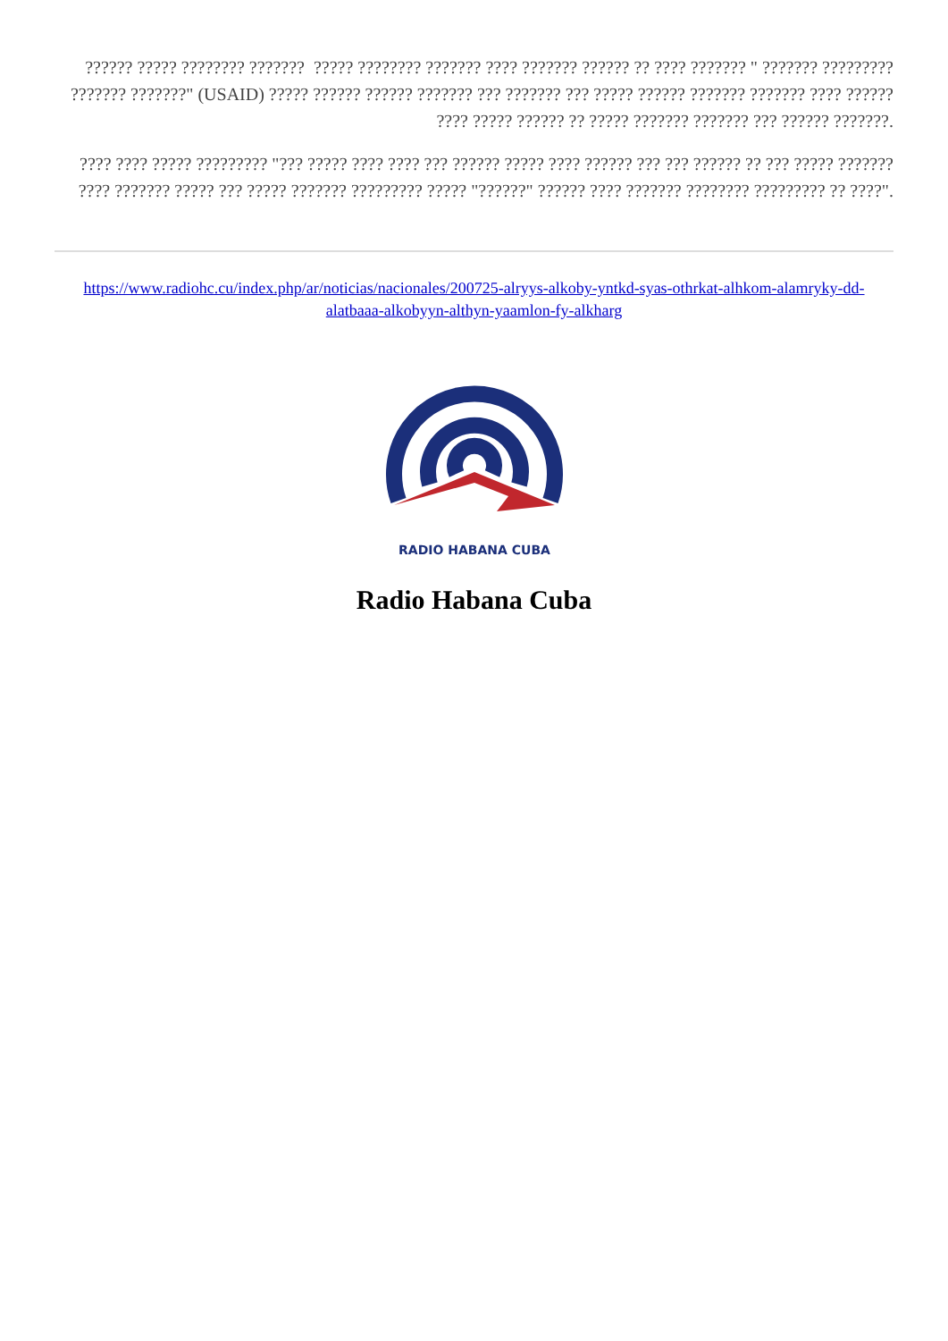?????? ????? ???????? ??????? ????? ???????? ??????? ???? ??????? ?????? ?? ???? ??????? " ??????? ????????? ??????? ???????" (USAID) ????? ?????? ?????? ??????? ??? ??????? ??? ????? ?????? ??????? ??????? ???? ?????? ???? ????? ?????? ?? ????? ??????? ??????? ??? ?????? ???????.
???? ???? ????? ????????? "??? ????? ???? ???? ??? ?????? ????? ???? ?????? ??? ??? ?????? ?? ??? ????? ??????? ???? ??????? ????? ??? ????? ??????? ????????? ????? "??????" ?????? ???? ??????? ???????? ????????? ?? ????".
https://www.radiohc.cu/index.php/ar/noticias/nacionales/200725-alryys-alkoby-yntkd-syas-othrkat-alhkom-alamryky-dd-alatbaaa-alkobyyn-althyn-yaamlon-fy-alkharg
RADIO HABANA CUBA
Radio Habana Cuba